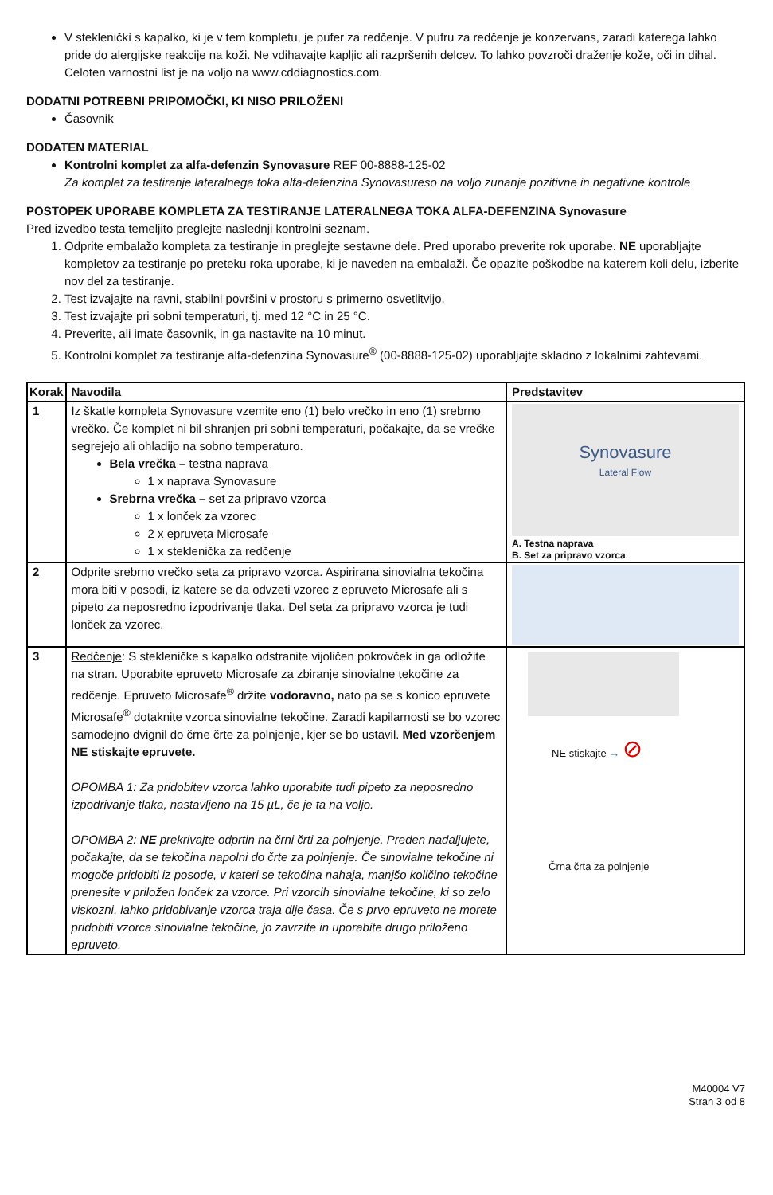V stekleničkì s kapalko, ki je v tem kompletu, je pufer za redčenje. V pufru za redčenje je konzervans, zaradi katerega lahko pride do alergijske reakcije na koži. Ne vdihavajte kapljic ali razpršenih delcev. To lahko povzroči draženje kože, oči in dihal. Celoten varnostni list je na voljo na www.cddiagnostics.com.
DODATNI POTREBNI PRIPOMOČKI, KI NISO PRILOŽENI
Časovnik
DODATEN MATERIAL
Kontrolni komplet za alfa-defenzin Synovasure REF 00-8888-125-02
Za komplet za testiranje lateralnega toka alfa-defenzina Synovasureso na voljo zunanje pozitivne in negativne kontrole
POSTOPEK UPORABE KOMPLETA ZA TESTIRANJE LATERALNEGA TOKA ALFA-DEFENZINA Synovasure
Pred izvedbo testa temeljito preglejte naslednji kontrolni seznam.
1. Odprite embalažo kompleta za testiranje in preglejte sestavne dele. Pred uporabo preverite rok uporabe. NE uporabljajte kompletov za testiranje po preteku roka uporabe, ki je naveden na embalaži. Če opazite poškodbe na katerem koli delu, izberite nov del za testiranje.
2. Test izvajajte na ravni, stabilni površini v prostoru s primerno osvetlitvijo.
3. Test izvajajte pri sobni temperaturi, tj. med 12 °C in 25 °C.
4. Preverite, ali imate časovnik, in ga nastavite na 10 minut.
5. Kontrolni komplet za testiranje alfa-defenzina Synovasure<sup>®</sup> (00-8888-125-02) uporabljajte skladno z lokalnimi zahtevami.
| Korak | Navodila | Predstavitev |
| --- | --- | --- |
| 1 | Iz škatle kompleta Synovasure vzemite eno (1) belo vrečko in eno (1) srebrno vrečko. Če komplet ni bil shranjen pri sobni temperaturi, počakajte, da se vrečke segrejejo ali ohladijo na sobno temperaturo. Bela vrečka – testna naprava 1 x naprava Synovasure Srebrna vrečka – set za pripravo vzorca 1 x lonček za vzorec 2 x epruveta Microsafe 1 x steklenička za redčenje | Synovasure Lateral Flow A. Testna naprava B. Set za pripravo vzorca |
| 2 | Odprite srebrno vrečko seta za pripravo vzorca. Aspirirana sinovialna tekočina mora biti v posodi, iz katere se da odvzeti vzorec z epruveto Microsafe ali s pipeto za neposredno izpodrivanje tlaka. Del seta za pripravo vzorca je tudi lonček za vzorec. | |
| 3 | Redčenje : S stekleničke s kapalko odstranite vijoličen pokrovček in ga odložite na stran. Uporabite epruveto Microsafe za zbiranje sinovialne tekočine za redčenje. Epruveto Microsafe<sup>®</sup> držite vodoravno, nato pa se s konico epruvete Microsafe<sup>®</sup> dotaknite vzorca sinovialne tekočine. Zaradi kapilarnosti se bo vzorec samodejno dvignil do črne črte za polnjenje, kjer se bo ustavil. Med vzorčenjem NE stiskajte epruvete. OPOMBA 1: Za pridobitev vzorca lahko uporabite tudi pipeto za neposredno izpodrivanje tlaka, nastavljeno na 15 µL, če je ta na voljo. OPOMBA 2: NE prekrivajte odprtin na črni črti za polnjenje. Preden nadaljujete, počakajte, da se tekočina napolni do črte za polnjenje. Če sinovialne tekočine ni mogoče pridobiti iz posode, v kateri se tekočina nahaja, manjšo količino tekočine prenesite v priložen lonček za vzorce. Pri vzorcih sinovialne tekočine, ki so zelo viskozni, lahko pridobivanje vzorca traja dlje časa. Če s prvo epruveto ne morete pridobiti vzorca sinovialne tekočine, jo zavrzite in uporabite drugo priloženo epruveto. | NE stiskajte → ⊘ Črna črta za polnjenje |
M40004 V7
Stran 3 od 8